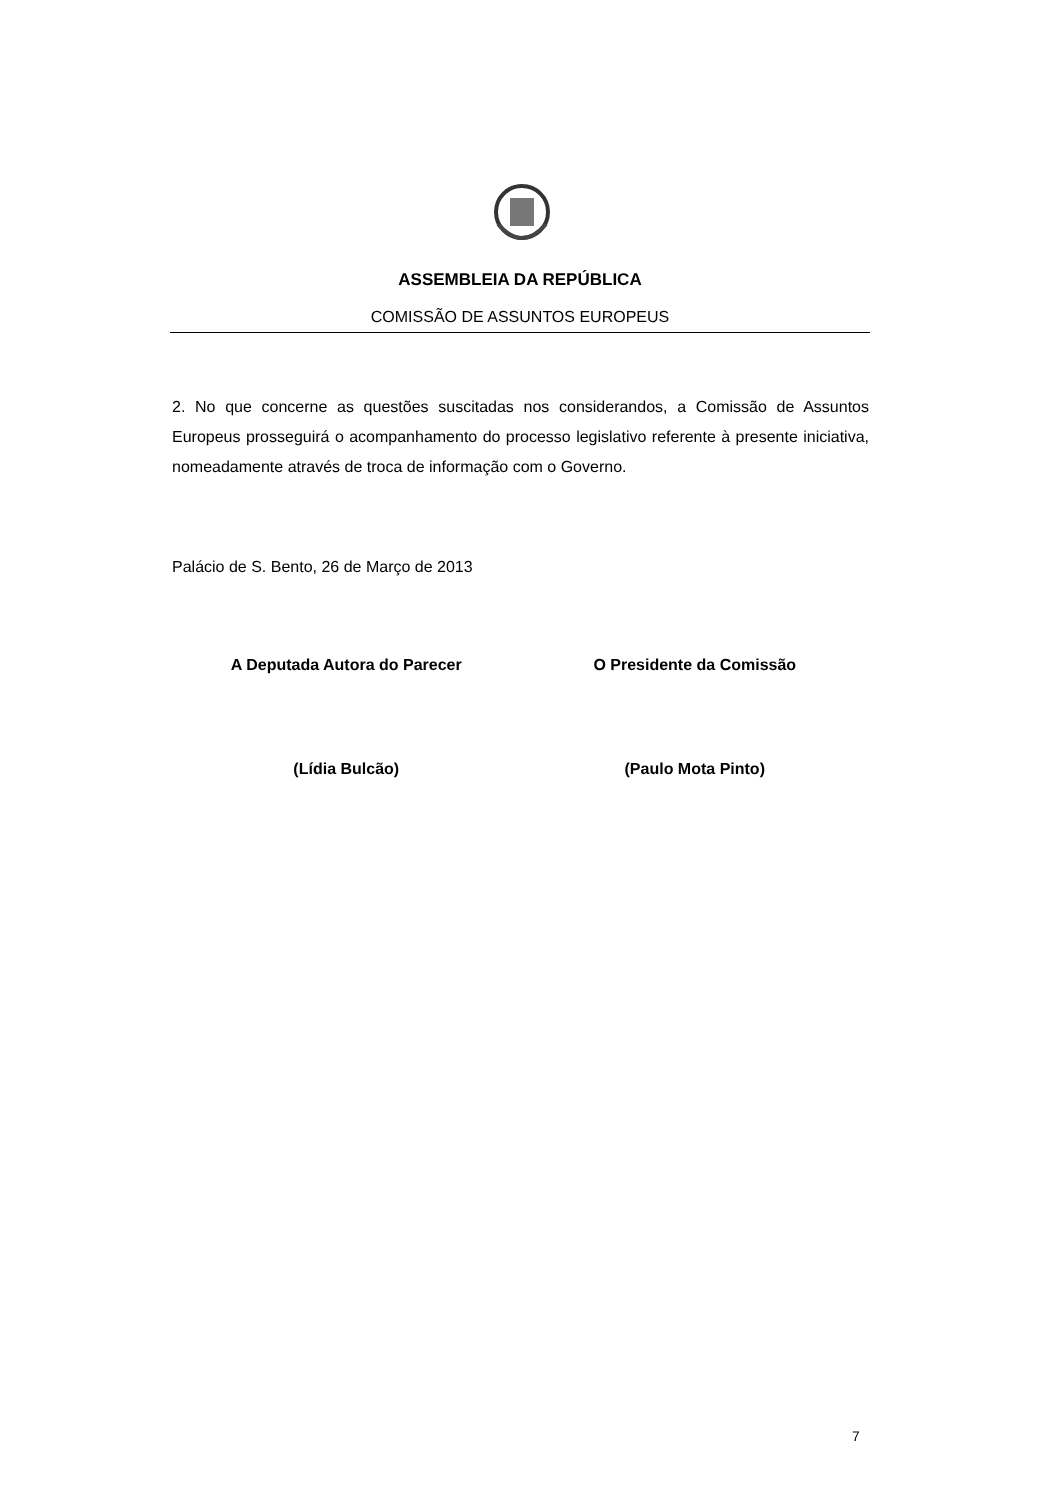ASSEMBLEIA DA REPÚBLICA
COMISSÃO DE ASSUNTOS EUROPEUS
2. No que concerne as questões suscitadas nos considerandos, a Comissão de Assuntos Europeus prosseguirá o acompanhamento do processo legislativo referente à presente iniciativa, nomeadamente através de troca de informação com o Governo.
Palácio de S. Bento, 26 de Março de 2013
A Deputada Autora do Parecer
(Lídia Bulcão)
O Presidente da Comissão
(Paulo Mota Pinto)
7